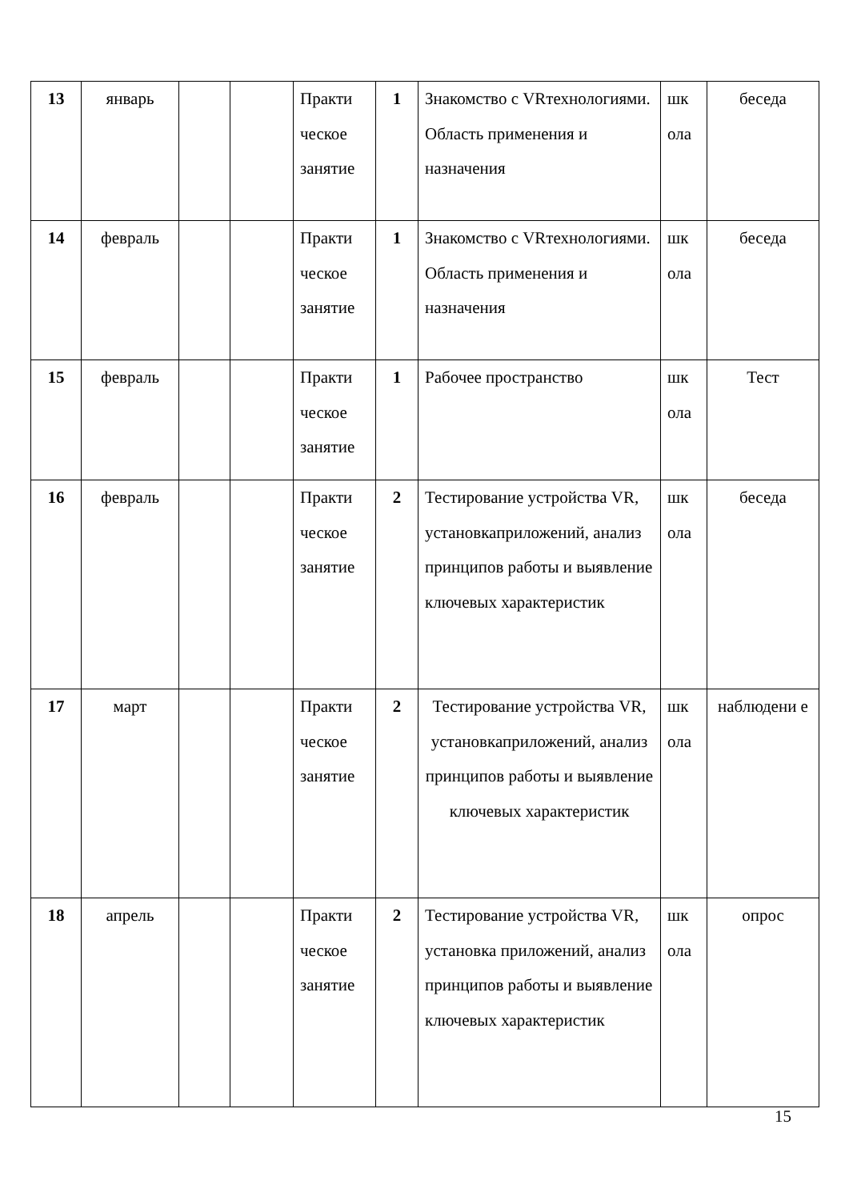| 13 | январь | | | Практи ческое занятие | 1 | Знакомство с VRтехнологиями. Область применения и назначения | шк ола | беседа |
| 14 | февраль | | | Практи ческое занятие | 1 | Знакомство с VRтехнологиями. Область применения и назначения | шк ола | беседа |
| 15 | февраль | | | Практи ческое занятие | 1 | Рабочее пространство | шк ола | Тест |
| 16 | февраль | | | Практи ческое занятие | 2 | Тестирование устройства VR, установкаприложений, анализ принципов работы и выявление ключевых характеристик | шк ола | беседа |
| 17 | март | | | Практи ческое занятие | 2 | Тестирование устройства VR, установкаприложений, анализ принципов работы и выявление ключевых характеристик | шк ола | наблюдени е |
| 18 | апрель | | | Практи ческое занятие | 2 | Тестирование устройства VR, установка приложений, анализ принципов работы и выявление ключевых характеристик | шк ола | опрос |
15